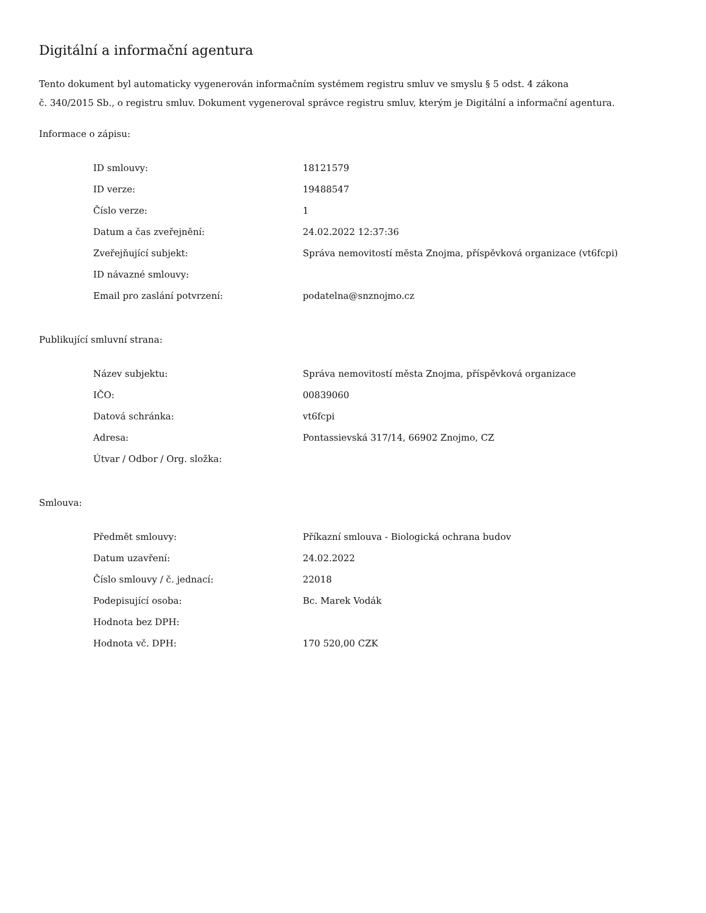Digitální a informační agentura
Tento dokument byl automaticky vygenerován informačním systémem registru smluv ve smyslu § 5 odst. 4 zákona
č. 340/2015 Sb., o registru smluv. Dokument vygeneroval správce registru smluv, kterým je Digitální a informační agentura.
Informace o zápisu:
| ID smlouvy: | 18121579 |
| ID verze: | 19488547 |
| Číslo verze: | 1 |
| Datum a čas zveřejnění: | 24.02.2022 12:37:36 |
| Zveřejňující subjekt: | Správa nemovitostí města Znojma, příspěvková organizace (vt6fcpi) |
| ID návazné smlouvy: | |
| Email pro zaslání potvrzení: | podatelna@snznojmo.cz |
Publikující smluvní strana:
| Název subjektu: | Správa nemovitostí města Znojma, příspěvková organizace |
| IČO: | 00839060 |
| Datová schránka: | vt6fcpi |
| Adresa: | Pontassievská 317/14, 66902 Znojmo, CZ |
| Útvar / Odbor / Org. složka: | |
Smlouva:
| Předmět smlouvy: | Příkazní smlouva - Biologická ochrana budov |
| Datum uzavření: | 24.02.2022 |
| Číslo smlouvy / č. jednací: | 22018 |
| Podepisující osoba: | Bc. Marek Vodák |
| Hodnota bez DPH: | |
| Hodnota vč. DPH: | 170 520,00 CZK |